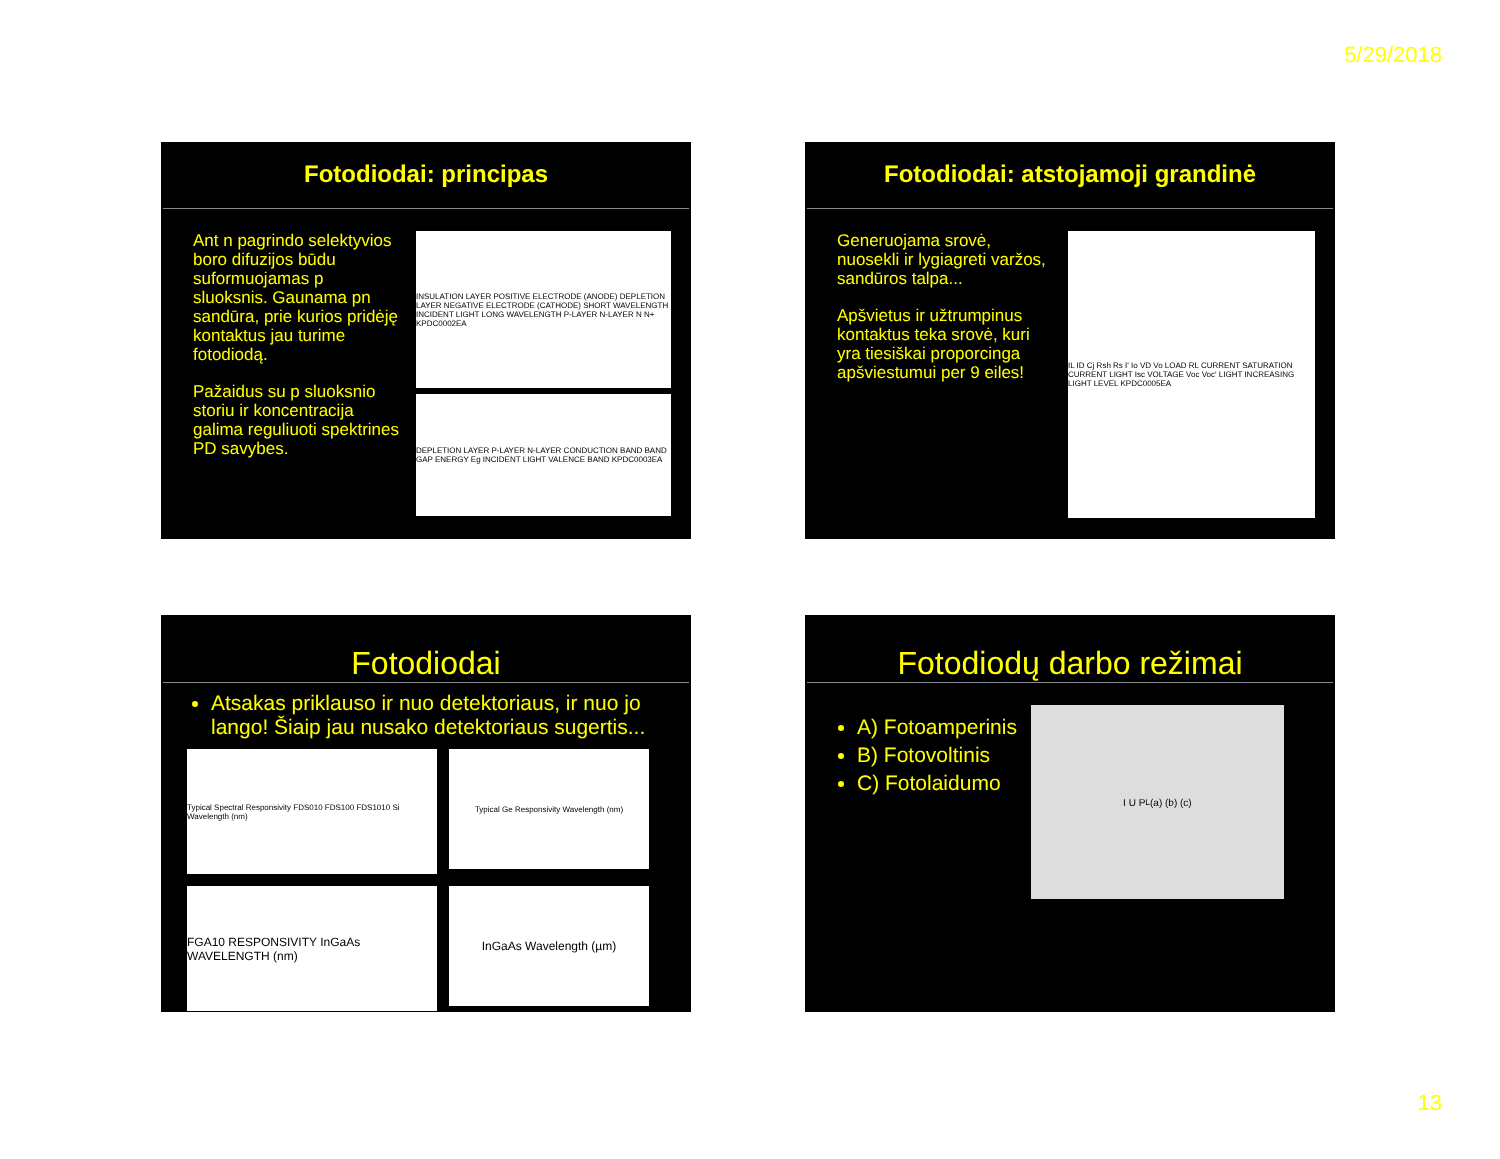5/29/2018
Fotodiodai: principas
Ant n pagrindo selektyvios boro difuzijos būdu suformuojamas p sluoksnis. Gaunama pn sandūra, prie kurios pridėję kontaktus jau turime fotodiodą.
Pažaidus su p sluoksnio storiu ir koncentracija galima reguliuoti spektrines PD savybes.
INSULATION LAYER POSITIVE ELECTRODE (ANODE) DEPLETION LAYER NEGATIVE ELECTRODE (CATHODE) SHORT WAVELENGTH INCIDENT LIGHT LONG WAVELENGTH P-LAYER N-LAYER N N+ KPDC0002EA
DEPLETION LAYER P-LAYER N-LAYER CONDUCTION BAND BAND GAP ENERGY Eg INCIDENT LIGHT VALENCE BAND KPDC0003EA
Fotodiodai: atstojamoji grandinė
Generuojama srovė, nuosekli ir lygiagreti varžos, sandūros talpa...
Apšvietus ir užtrumpinus kontaktus teka srovė, kuri yra tiesiškai proporcinga apšviestumui per 9 eiles!
IL ID Cj Rsh Rs I' Io VD Vo LOAD RL CURRENT SATURATION CURRENT LIGHT Isc VOLTAGE Voc Voc' LIGHT INCREASING LIGHT LEVEL KPDC0005EA
Fotodiodai
Atsakas priklauso ir nuo detektoriaus, ir nuo jo lango! Šiaip jau nusako detektoriaus sugertis...
Typical Spectral Responsivity FDS010 FDS100 FDS1010 Si Wavelength (nm)
Typical Ge Responsivity Wavelength (nm)
FGA10 RESPONSIVITY InGaAs WAVELENGTH (nm)
InGaAs Wavelength (µm)
Fotodiodų darbo režimai
A) Fotoamperinis
B) Fotovoltinis
C) Fotolaidumo
I U P<sub>L</sub> (a) (b) (c)
13